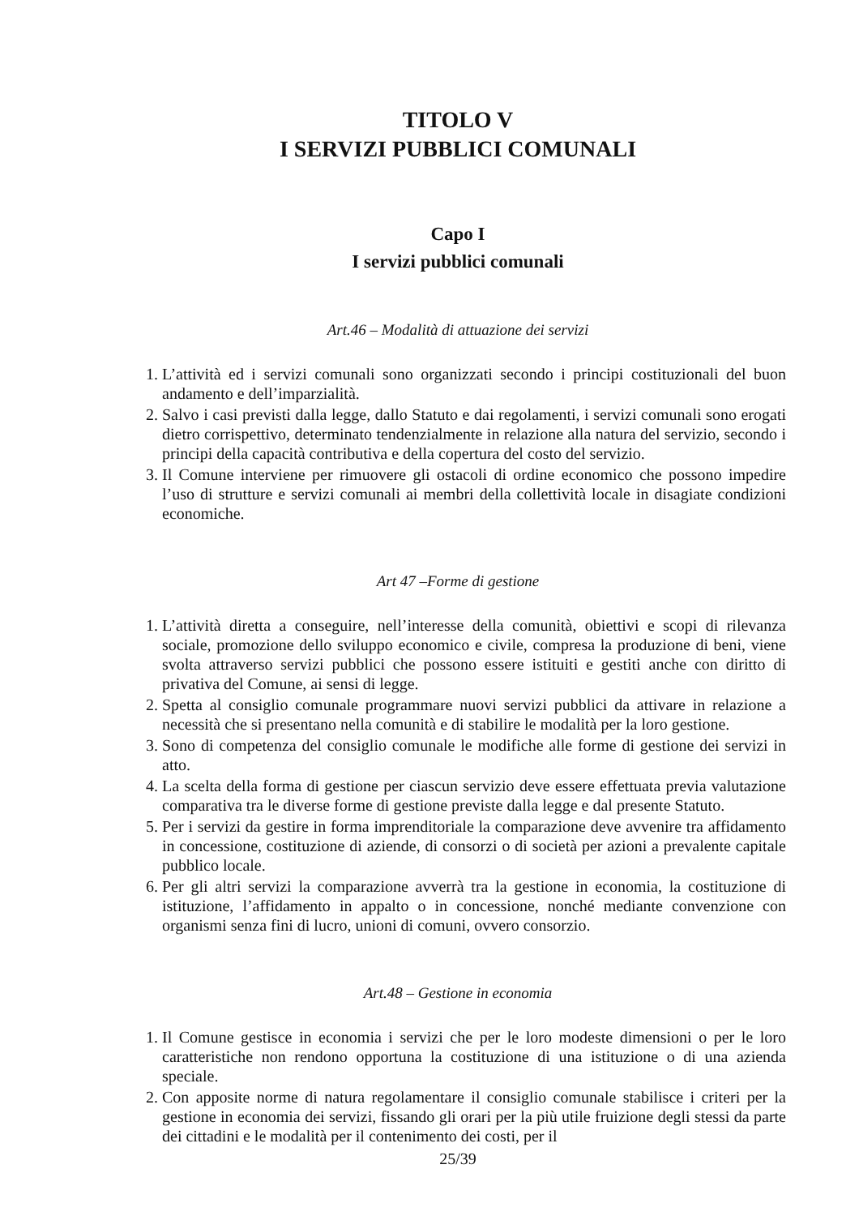TITOLO V
I SERVIZI PUBBLICI COMUNALI
Capo I
I servizi pubblici comunali
Art.46 – Modalità di attuazione dei servizi
1. L’attività ed i servizi comunali sono organizzati secondo i principi costituzionali del buon andamento e dell’imparzialità.
2. Salvo i casi previsti dalla legge, dallo Statuto e dai regolamenti, i servizi comunali sono erogati dietro corrispettivo, determinato tendenzialmente in relazione alla natura del servizio, secondo i principi della capacità contributiva e della copertura del costo del servizio.
3. Il Comune interviene per rimuovere gli ostacoli di ordine economico che possono impedire l’uso di strutture e servizi comunali ai membri della collettività locale in disagiate condizioni economiche.
Art 47 –Forme di gestione
1. L’attività diretta a conseguire, nell’interesse della comunità, obiettivi e scopi di rilevanza sociale, promozione dello sviluppo economico e civile, compresa la produzione di beni, viene svolta attraverso servizi pubblici che possono essere istituiti e gestiti anche con diritto di privativa del Comune, ai sensi di legge.
2. Spetta al consiglio comunale programmare nuovi servizi pubblici da attivare in relazione a necessità che si presentano nella comunità e di stabilire le modalità per la loro gestione.
3. Sono di competenza del consiglio comunale le modifiche alle forme di gestione dei servizi in atto.
4. La scelta della forma di gestione per ciascun servizio deve essere effettuata previa valutazione comparativa tra le diverse forme di gestione previste dalla legge e dal presente Statuto.
5. Per i servizi da gestire in forma imprenditoriale la comparazione deve avvenire tra affidamento in concessione, costituzione di aziende, di consorzi o di società per azioni a prevalente capitale pubblico locale.
6. Per gli altri servizi la comparazione avverrà tra la gestione in economia, la costituzione di istituzione, l’affidamento in appalto o in concessione, nonché mediante convenzione con organismi senza fini di lucro, unioni di comuni, ovvero consorzio.
Art.48 – Gestione in economia
1. Il Comune gestisce in economia i servizi che per le loro modeste dimensioni o per le loro caratteristiche non rendono opportuna la costituzione di una istituzione o di una azienda speciale.
2. Con apposite norme di natura regolamentare il consiglio comunale stabilisce i criteri per la gestione in economia dei servizi, fissando gli orari per la più utile fruizione degli stessi da parte dei cittadini e le modalità per il contenimento dei costi, per il
25/39